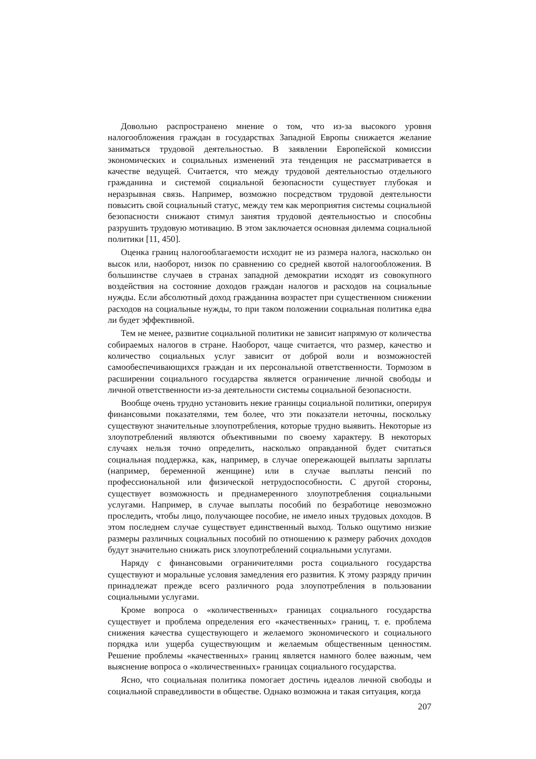Довольно распространено мнение о том, что из-за высокого уровня налогообложения граждан в государствах Западной Европы снижается желание заниматься трудовой деятельностью. В заявлении Европейской комиссии экономических и социальных изменений эта тенденция не рассматривается в качестве ведущей. Считается, что между трудовой деятельностью отдельного гражданина и системой социальной безопасности существует глубокая и неразрывная связь. Например, возможно посредством трудовой деятельности повысить свой социальный статус, между тем как мероприятия системы социальной безопасности снижают стимул занятия трудовой деятельностью и способны разрушить трудовую мотивацию. В этом заключается основная дилемма социальной политики [11, 450].
Оценка границ налогооблагаемости исходит не из размера налога, насколько он высок или, наоборот, низок по сравнению со средней квотой налогообложения. В большинстве случаев в странах западной демократии исходят из совокупного воздействия на состояние доходов граждан налогов и расходов на социальные нужды. Если абсолютный доход гражданина возрастет при существенном снижении расходов на социальные нужды, то при таком положении социальная политика едва ли будет эффективной.
Тем не менее, развитие социальной политики не зависит напрямую от количества собираемых налогов в стране. Наоборот, чаще считается, что размер, качество и количество социальных услуг зависит от доброй воли и возможностей самообеспечивающихся граждан и их персональной ответственности. Тормозом в расширении социального государства является ограничение личной свободы и личной ответственности из-за деятельности системы социальной безопасности.
Вообще очень трудно установить некие границы социальной политики, оперируя финансовыми показателями, тем более, что эти показатели неточны, поскольку существуют значительные злоупотребления, которые трудно выявить. Некоторые из злоупотреблений являются объективными по своему характеру. В некоторых случаях нельзя точно определить, насколько оправданной будет считаться социальная поддержка, как, например, в случае опережающей выплаты зарплаты (например, беременной женщине) или в случае выплаты пенсий по профессиональной или физической нетрудоспособности. С другой стороны, существует возможность и преднамеренного злоупотребления социальными услугами. Например, в случае выплаты пособий по безработице невозможно проследить, чтобы лицо, получающее пособие, не имело иных трудовых доходов. В этом последнем случае существует единственный выход. Только ощутимо низкие размеры различных социальных пособий по отношению к размеру рабочих доходов будут значительно снижать риск злоупотреблений социальными услугами.
Наряду с финансовыми ограничителями роста социального государства существуют и моральные условия замедления его развития. К этому разряду причин принадлежат прежде всего различного рода злоупотребления в пользовании социальными услугами.
Кроме вопроса о «количественных» границах социального государства существует и проблема определения его «качественных» границ, т. е. проблема снижения качества существующего и желаемого экономического и социального порядка или ущерба существующим и желаемым общественным ценностям. Решение проблемы «качественных» границ является намного более важным, чем выяснение вопроса о «количественных» границах социального государства.
Ясно, что социальная политика помогает достичь идеалов личной свободы и социальной справедливости в обществе. Однако возможна и такая ситуация, когда
207